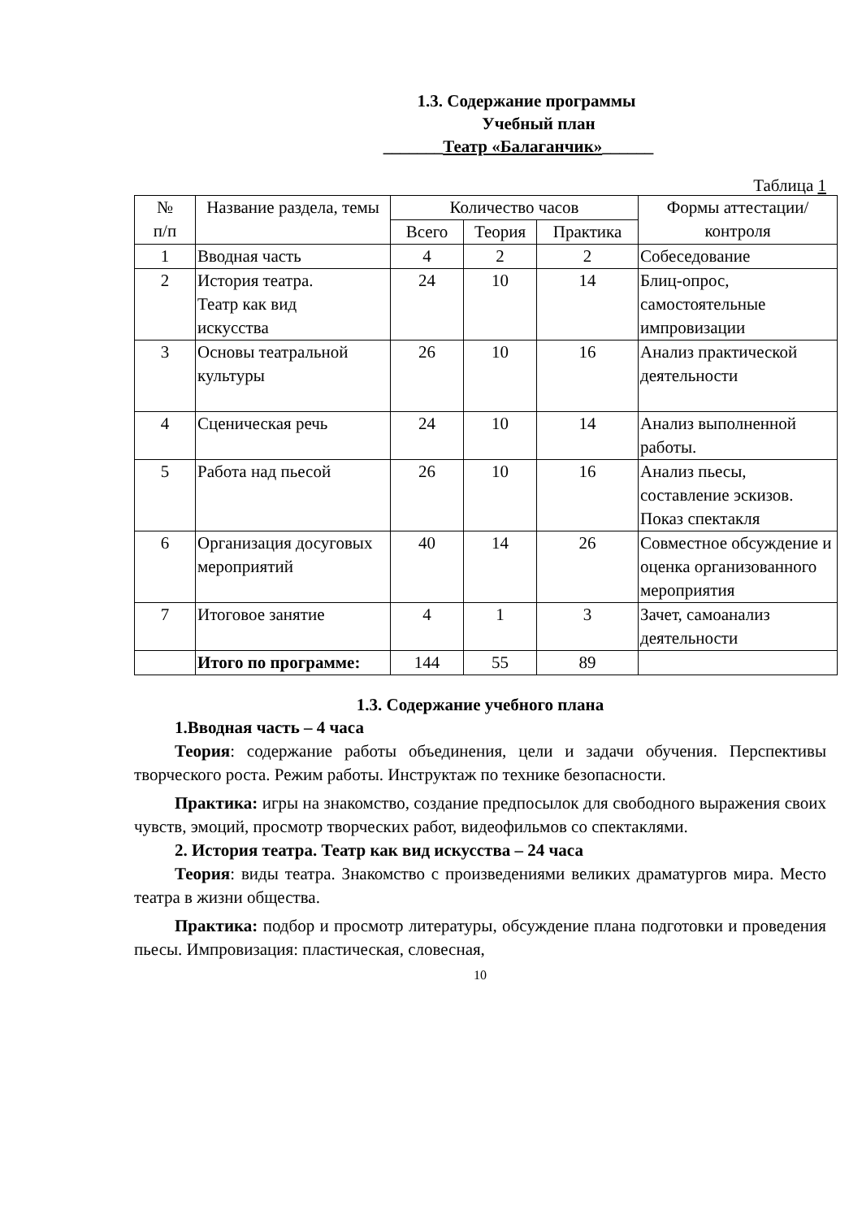1.3. Содержание программы
Учебный план
_______Театр «Балаганчик»______
Таблица 1
| № п/п | Название раздела, темы | Количество часов | | | Формы аттестации/контроля |
| --- | --- | --- | --- | --- | --- |
| | | Всего | Теория | Практика | |
| 1 | Вводная часть | 4 | 2 | 2 | Собеседование |
| 2 | История театра. Театр как вид искусства | 24 | 10 | 14 | Блиц-опрос, самостоятельные импровизации |
| 3 | Основы театральной культуры | 26 | 10 | 16 | Анализ практической деятельности |
| 4 | Сценическая речь | 24 | 10 | 14 | Анализ выполненной работы. |
| 5 | Работа над пьесой | 26 | 10 | 16 | Анализ пьесы, составление эскизов. Показ спектакля |
| 6 | Организация досуговых мероприятий | 40 | 14 | 26 | Совместное обсуждение и оценка организованного мероприятия |
| 7 | Итоговое занятие | 4 | 1 | 3 | Зачет, самоанализ деятельности |
| | Итого по программе: | 144 | 55 | 89 | |
1.3. Содержание учебного плана
1.Вводная часть – 4 часа
Теория: содержание работы объединения, цели и задачи обучения. Перспективы творческого роста. Режим работы. Инструктаж по технике безопасности.
Практика: игры на знакомство, создание предпосылок для свободного выражения своих чувств, эмоций, просмотр творческих работ, видеофильмов со спектаклями.
2. История театра. Театр как вид искусства – 24 часа
Теория: виды театра. Знакомство с произведениями великих драматургов мира. Место театра в жизни общества.
Практика: подбор и просмотр литературы, обсуждение плана подготовки и проведения пьесы. Импровизация: пластическая, словесная,
10